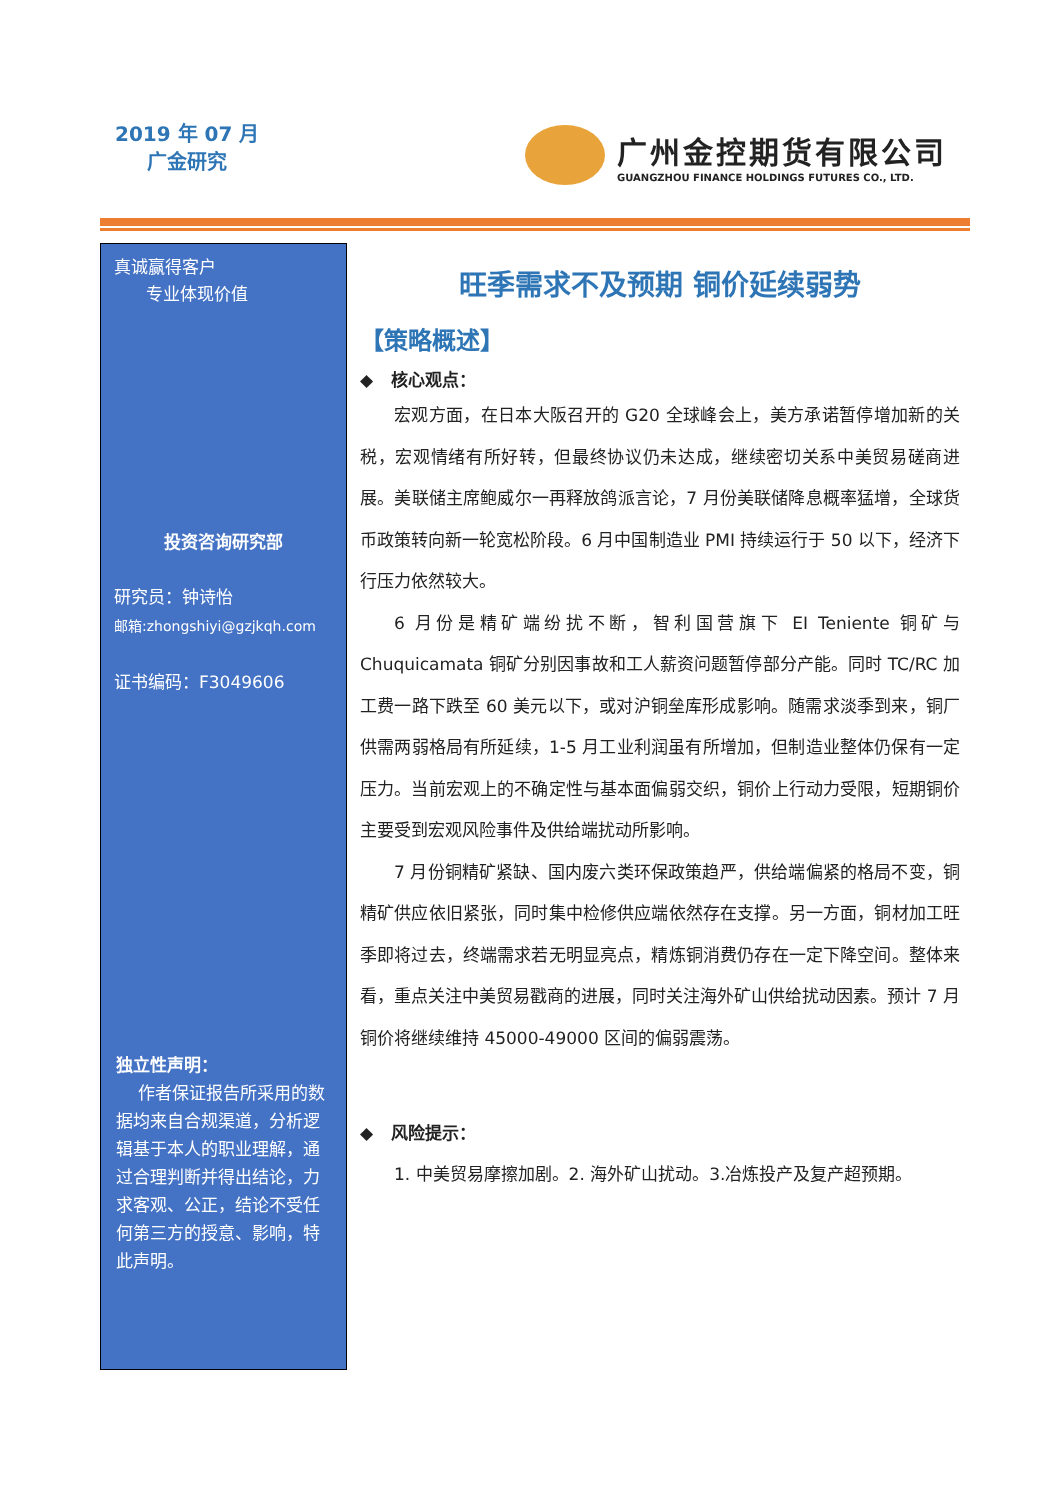2019 年 07 月
广金研究
广州金控期货有限公司
GUANGZHOU FINANCE HOLDINGS FUTURES CO., LTD.
真诚赢得客户
专业体现价值
投资咨询研究部
研究员：钟诗怡
邮箱:zhongshiyi@gzjkqh.com
证书编码：F3049606
独立性声明：
作者保证报告所采用的数据均来自合规渠道，分析逻辑基于本人的职业理解，通过合理判断并得出结论，力求客观、公正，结论不受任何第三方的授意、影响，特此声明。
旺季需求不及预期 铜价延续弱势
【策略概述】
◆ 核心观点：
宏观方面，在日本大阪召开的 G20 全球峰会上，美方承诺暂停增加新的关税，宏观情绪有所好转，但最终协议仍未达成，继续密切关系中美贸易磋商进展。美联储主席鲍威尔一再释放鸽派言论，7 月份美联储降息概率猛增，全球货币政策转向新一轮宽松阶段。6 月中国制造业 PMI 持续运行于 50 以下，经济下行压力依然较大。
6 月份是精矿端纷扰不断，智利国营旗下 EI Teniente 铜矿与 Chuquicamata 铜矿分别因事故和工人薪资问题暂停部分产能。同时 TC/RC 加工费一路下跌至 60 美元以下，或对沪铜垒库形成影响。随需求淡季到来，铜厂供需两弱格局有所延续，1-5 月工业利润虽有所增加，但制造业整体仍保有一定压力。当前宏观上的不确定性与基本面偏弱交织，铜价上行动力受限，短期铜价主要受到宏观风险事件及供给端扰动所影响。
7 月份铜精矿紧缺、国内废六类环保政策趋严，供给端偏紧的格局不变，铜精矿供应依旧紧张，同时集中检修供应端依然存在支撑。另一方面，铜材加工旺季即将过去，终端需求若无明显亮点，精炼铜消费仍存在一定下降空间。整体来看，重点关注中美贸易戳商的进展，同时关注海外矿山供给扰动因素。预计 7 月铜价将继续维持 45000-49000 区间的偏弱震荡。
◆ 风险提示：
1. 中美贸易摩擦加剧。2. 海外矿山扰动。3.冶炼投产及复产超预期。